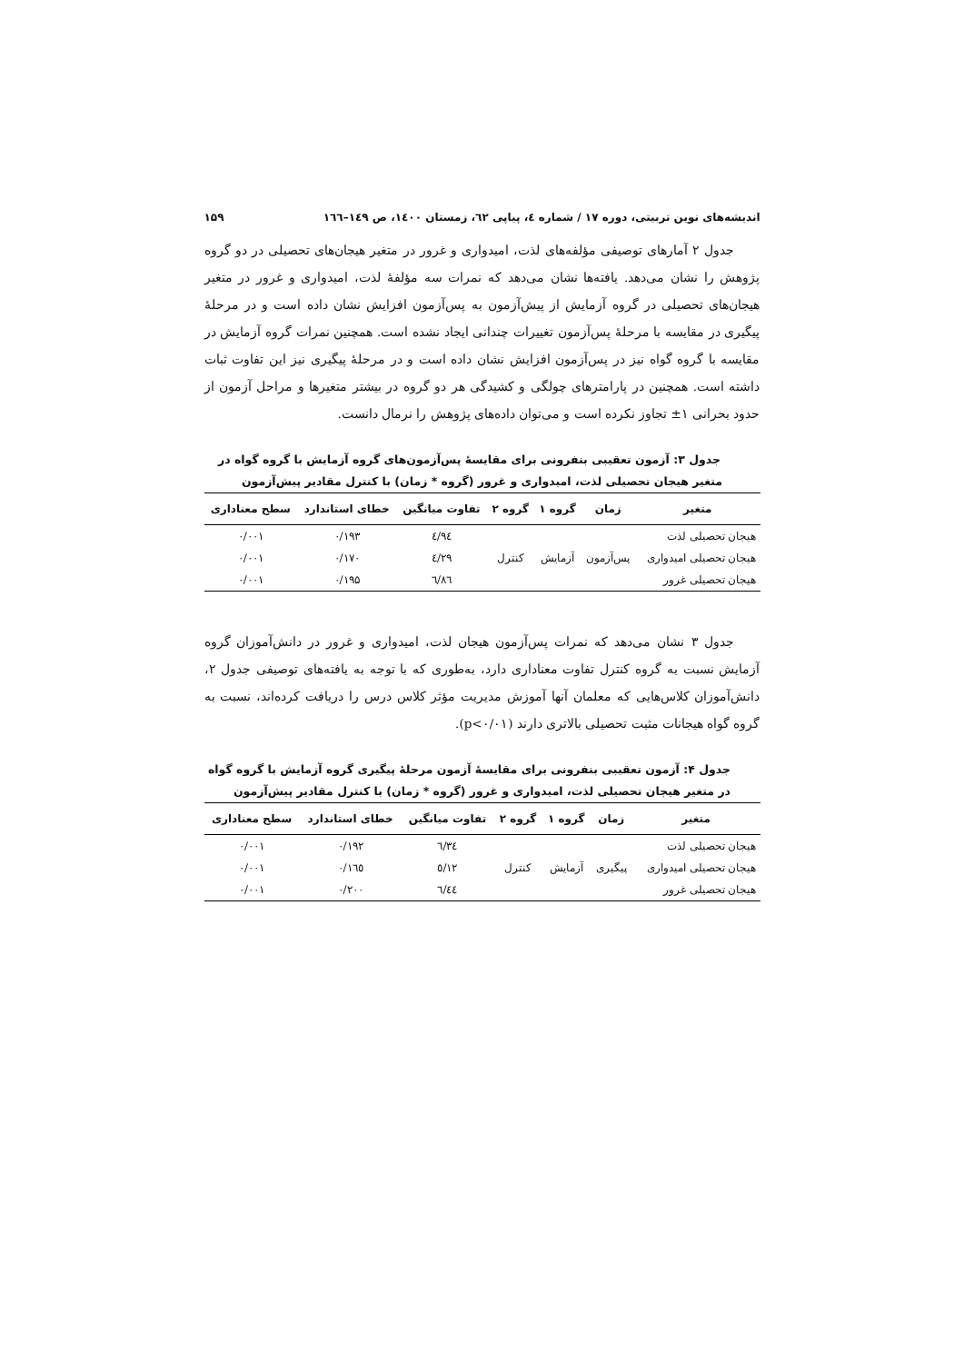اندیشه‌های نوین تربیتی، دوره ۱۷ / شماره ٤، پیاپی ٦٢، زمستان ١٤٠٠، ص ١٤٩–١٦٦ ۱۵۹
جدول ۲ آمارهای توصیفی مؤلفه‌های لذت، امیدواری و غرور در متغیر هیجان‌های تحصیلی در دو گروه پژوهش را نشان می‌دهد. یافته‌ها نشان می‌دهد که نمرات سه مؤلفۀ لذت، امیدواری و غرور در متغیر هیجان‌های تحصیلی در گروه آزمایش از پیش‌آزمون به پس‌آزمون افزایش نشان داده است و در مرحلۀ پیگیری در مقایسه با مرحلۀ پس‌آزمون تغییرات چندانی ایجاد نشده است. همچنین نمرات گروه آزمایش در مقایسه با گروه گواه نیز در پس‌آزمون افزایش نشان داده است و در مرحلۀ پیگیری نیز این تفاوت ثبات داشته است. همچنین در پارامترهای چولگی و کشیدگی هر دو گروه در بیشتر متغیرها و مراحل آزمون از حدود بحرانی ۱± تجاوز نکرده است و می‌توان داده‌های پژوهش را نرمال دانست.
جدول ۳: آزمون تعقیبی بنفرونی برای مقایسۀ پس‌آزمون‌های گروه آزمایش با گروه گواه در متغیر هیجان تحصیلی لذت، امیدواری و غرور (گروه * زمان) با کنترل مقادیر پیش‌آزمون
| متغیر | زمان | گروه ۱ | گروه ۲ | تفاوت میانگین | خطای استاندارد | سطح معناداری |
| --- | --- | --- | --- | --- | --- | --- |
| هیجان تحصیلی لذت | پس‌آزمون | آزمایش | کنترل | ٤/٩٤ | ۰/۱۹۳ | ۰/۰۰۱ |
| هیجان تحصیلی امیدواری | | | | ٤/٢٩ | ۰/۱۷۰ | ۰/۰۰۱ |
| هیجان تحصیلی غرور | | | | ٦/٨٦ | ۰/۱۹۵ | ۰/۰۰۱ |
جدول ۳ نشان می‌دهد که نمرات پس‌آزمون هیجان لذت، امیدواری و غرور در دانش‌آموزان گروه آزمایش نسبت به گروه کنترل تفاوت معناداری دارد، به‌طوری که با توجه به یافته‌های توصیفی جدول ۲، دانش‌آموزان کلاس‌هایی که معلمان آنها آموزش مدیریت مؤثر کلاس درس را دریافت کرده‌اند، نسبت به گروه گواه هیجانات مثبت تحصیلی بالاتری دارند (p<۰/۰۱).
جدول ۴: آزمون تعقیبی بنفرونی برای مقایسۀ آزمون مرحلۀ پیگیری گروه آزمایش با گروه گواه در متغیر هیجان تحصیلی لذت، امیدواری و غرور (گروه * زمان) با کنترل مقادیر پیش‌آزمون
| متغیر | زمان | گروه ۱ | گروه ۲ | تفاوت میانگین | خطای استاندارد | سطح معناداری |
| --- | --- | --- | --- | --- | --- | --- |
| هیجان تحصیلی لذت | پیگیری | آزمایش | کنترل | ٦/٣٤ | ۰/۱۹۲ | ۰/۰۰۱ |
| هیجان تحصیلی امیدواری | | | | ٥/١٢ | ۰/۱٦٥ | ۰/۰۰۱ |
| هیجان تحصیلی غرور | | | | ٦/٤٤ | ۰/۲۰۰ | ۰/۰۰۱ |